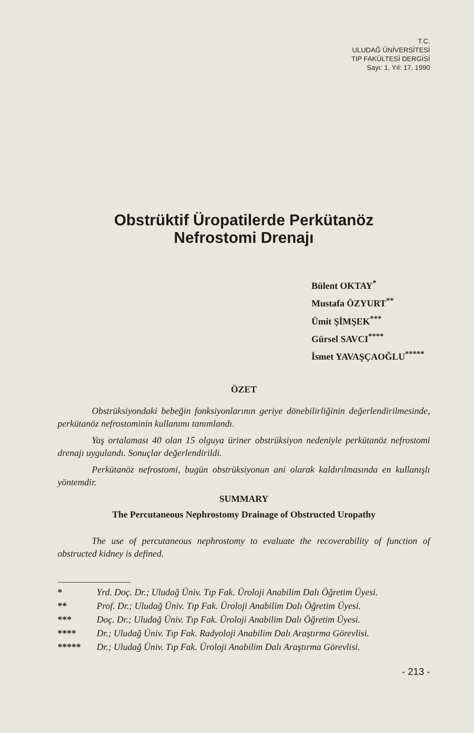T.C.
ULUDAĞ ÜNİVERSİTESİ
TIP FAKÜLTESİ DERGİSİ
Sayı: 1, Yıl: 17, 1990
Obstrüktif Üropatilerde Perkütanöz
Nefrostomi Drenajı
Bülent OKTAY<sup>*</sup>
Mustafa ÖZYURT<sup>**</sup>
Ümit ŞİMŞEK<sup>***</sup>
Gürsel SAVCI<sup>****</sup>
İsmet YAVAŞÇAOĞLU<sup>*****</sup>
ÖZET
Obstrüksiyondaki bebeğin fonksiyonlarının geriye dönebilirliğinin değerlendirilmesinde, perkütanöz nefrostominin kullanımı tanımlandı.
Yaş ortalaması 40 olan 15 olguya üriner obstrüksiyon nedeniyle perkütanöz nefrostomi drenajı uygulandı. Sonuçlar değerlendirildi.
Perkütanöz nefrostomi, bugün obstrüksiyonun ani olarak kaldırılmasında en kullanışlı yöntemdir.
SUMMARY
The Percutaneous Nephrostomy Drainage of Obstructed Uropathy
The use of percutaneous nephrostomy to evaluate the recoverability of function of obstructed kidney is defined.
* Yrd. Doç. Dr.; Uludağ Üniv. Tıp Fak. Üroloji Anabilim Dalı Öğretim Üyesi.
** Prof. Dr.; Uludağ Üniv. Tıp Fak. Üroloji Anabilim Dalı Öğretim Üyesi.
*** Doç. Dr.; Uludağ Üniv. Tıp Fak. Üroloji Anabilim Dalı Öğretim Üyesi.
**** Dr.; Uludağ Üniv. Tıp Fak. Radyoloji Anabilim Dalı Araştırma Görevlisi.
***** Dr.; Uludağ Üniv. Tıp Fak. Üroloji Anabilim Dalı Araştırma Görevlisi.
- 213 -